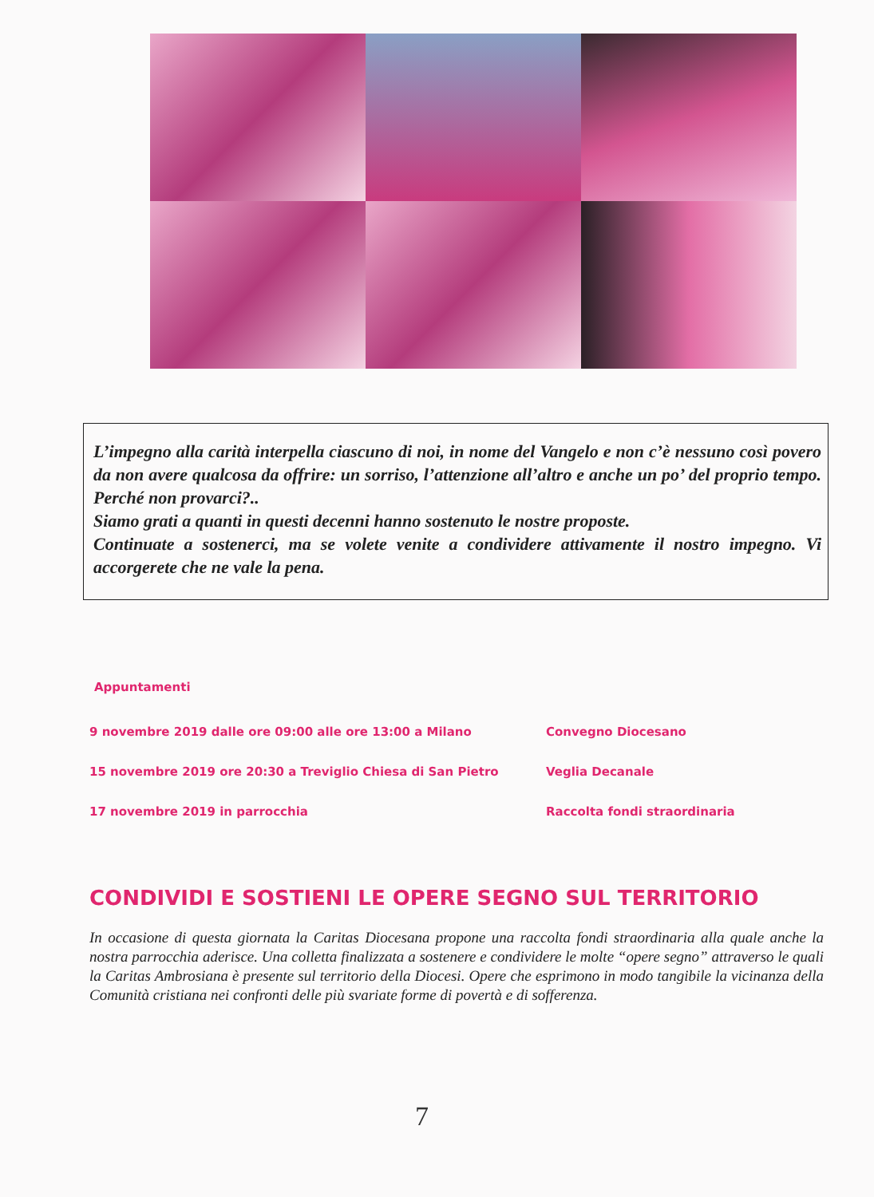L’impegno alla carità interpella ciascuno di noi, in nome del Vangelo e non c’è nessuno così povero da non avere qualcosa da offrire: un sorriso, l’attenzione all’altro e anche un po’ del proprio tempo. Perché non provarci?..
Siamo grati a quanti in questi decenni hanno sostenuto le nostre proposte.
Continuate a sostenerci, ma se volete venite a condividere attivamente il nostro impegno. Vi accorgerete che ne vale la pena.
Appuntamenti
9 novembre 2019 dalle ore 09:00 alle ore 13:00 a Milano Convegno Diocesano
15 novembre 2019 ore 20:30 a Treviglio Chiesa di San Pietro Veglia Decanale
17 novembre 2019 in parrocchia Raccolta fondi straordinaria
CONDIVIDI E SOSTIENI LE OPERE SEGNO SUL TERRITORIO
In occasione di questa giornata la Caritas Diocesana propone una raccolta fondi straordinaria alla quale anche la nostra parrocchia aderisce. Una colletta finalizzata a sostenere e condividere le molte “opere segno” attraverso le quali la Caritas Ambrosiana è presente sul territorio della Diocesi. Opere che esprimono in modo tangibile la vicinanza della Comunità cristiana nei confronti delle più svariate forme di povertà e di sofferenza.
7